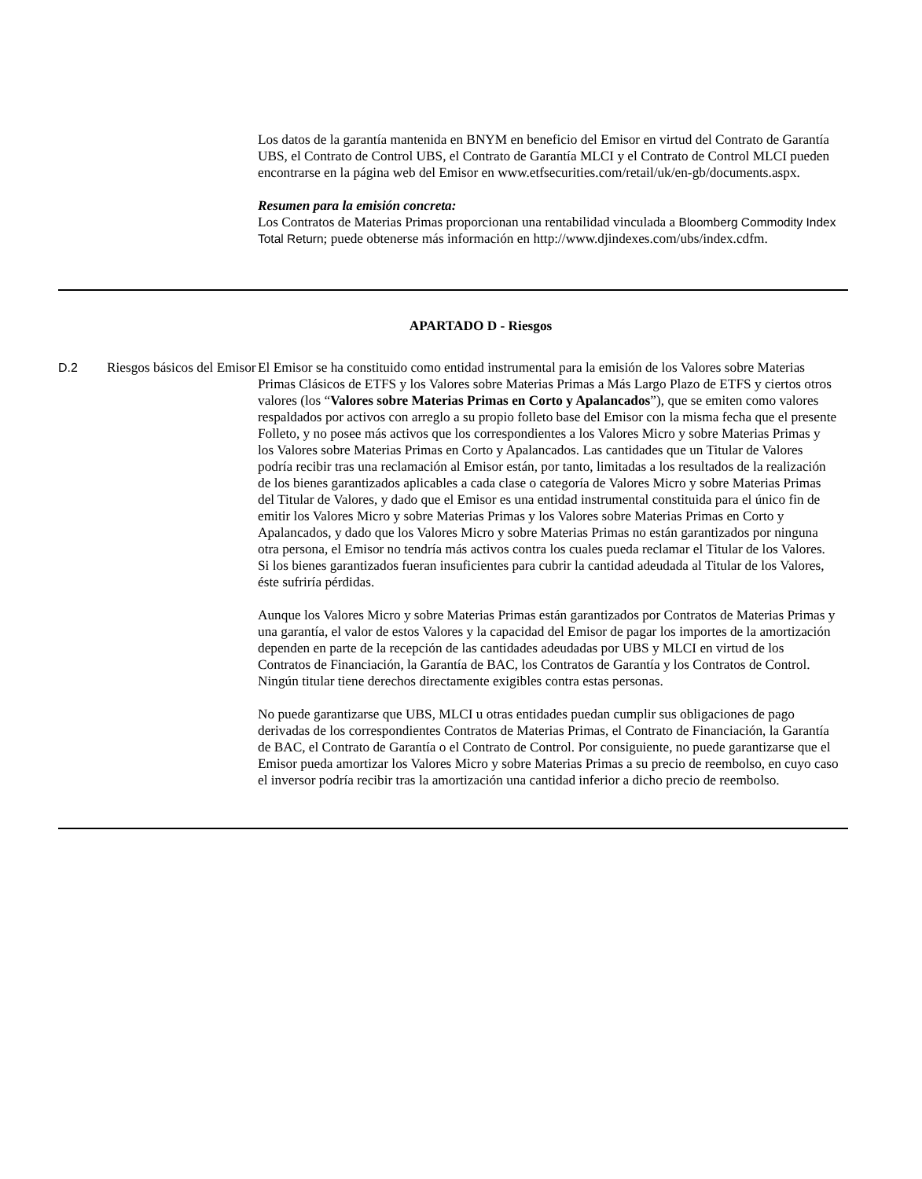Los datos de la garantía mantenida en BNYM en beneficio del Emisor en virtud del Contrato de Garantía UBS, el Contrato de Control UBS, el Contrato de Garantía MLCI y el Contrato de Control MLCI pueden encontrarse en la página web del Emisor en www.etfsecurities.com/retail/uk/en-gb/documents.aspx.
Resumen para la emisión concreta:
Los Contratos de Materias Primas proporcionan una rentabilidad vinculada a Bloomberg Commodity Index Total Return; puede obtenerse más información en http://www.djindexes.com/ubs/index.cdfm.
APARTADO D - Riesgos
| D.2 | Riesgos básicos del Emisor | El Emisor se ha constituido como entidad instrumental para la emisión de los Valores sobre Materias Primas Clásicos de ETFS y los Valores sobre Materias Primas a Más Largo Plazo de ETFS y ciertos otros valores (los “ Valores sobre Materias Primas en Corto y Apalancados ”), que se emiten como valores respaldados por activos con arreglo a su propio folleto base del Emisor con la misma fecha que el presente Folleto, y no posee más activos que los correspondientes a los Valores Micro y sobre Materias Primas y los Valores sobre Materias Primas en Corto y Apalancados. Las cantidades que un Titular de Valores podría recibir tras una reclamación al Emisor están, por tanto, limitadas a los resultados de la realización de los bienes garantizados aplicables a cada clase o categoría de Valores Micro y sobre Materias Primas del Titular de Valores, y dado que el Emisor es una entidad instrumental constituida para el único fin de emitir los Valores Micro y sobre Materias Primas y los Valores sobre Materias Primas en Corto y Apalancados, y dado que los Valores Micro y sobre Materias Primas no están garantizados por ninguna otra persona, el Emisor no tendría más activos contra los cuales pueda reclamar el Titular de los Valores. Si los bienes garantizados fueran insuficientes para cubrir la cantidad adeudada al Titular de los Valores, éste sufriría pérdidas. Aunque los Valores Micro y sobre Materias Primas están garantizados por Contratos de Materias Primas y una garantía, el valor de estos Valores y la capacidad del Emisor de pagar los importes de la amortización dependen en parte de la recepción de las cantidades adeudadas por UBS y MLCI en virtud de los Contratos de Financiación, la Garantía de BAC, los Contratos de Garantía y los Contratos de Control. Ningún titular tiene derechos directamente exigibles contra estas personas. No puede garantizarse que UBS, MLCI u otras entidades puedan cumplir sus obligaciones de pago derivadas de los correspondientes Contratos de Materias Primas, el Contrato de Financiación, la Garantía de BAC, el Contrato de Garantía o el Contrato de Control. Por consiguiente, no puede garantizarse que el Emisor pueda amortizar los Valores Micro y sobre Materias Primas a su precio de reembolso, en cuyo caso el inversor podría recibir tras la amortización una cantidad inferior a dicho precio de reembolso. |